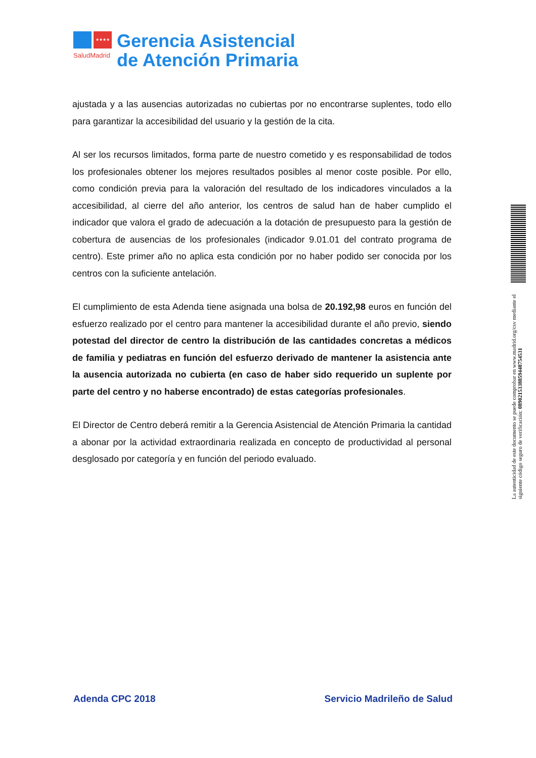★★★★
SaludMadrid
Gerencia Asistencial
de Atención Primaria
ajustada y a las ausencias autorizadas no cubiertas por no encontrarse suplentes, todo ello para garantizar la accesibilidad del usuario y la gestión de la cita.
Al ser los recursos limitados, forma parte de nuestro cometido y es responsabilidad de todos los profesionales obtener los mejores resultados posibles al menor coste posible. Por ello, como condición previa para la valoración del resultado de los indicadores vinculados a la accesibilidad, al cierre del año anterior, los centros de salud han de haber cumplido el indicador que valora el grado de adecuación a la dotación de presupuesto para la gestión de cobertura de ausencias de los profesionales (indicador 9.01.01 del contrato programa de centro). Este primer año no aplica esta condición por no haber podido ser conocida por los centros con la suficiente antelación.
El cumplimiento de esta Adenda tiene asignada una bolsa de 20.192,98 euros en función del esfuerzo realizado por el centro para mantener la accesibilidad durante el año previo, siendo potestad del director de centro la distribución de las cantidades concretas a médicos de familia y pediatras en función del esfuerzo derivado de mantener la asistencia ante la ausencia autorizada no cubierta (en caso de haber sido requerido un suplente por parte del centro y no haberse encontrado) de estas categorías profesionales.
El Director de Centro deberá remitir a la Gerencia Asistencial de Atención Primaria la cantidad a abonar por la actividad extraordinaria realizada en concepto de productividad al personal desglosado por categoría y en función del periodo evaluado.
La autenticidad de este documento se puede comprobar en www.madrid.org/csv mediante el siguiente código seguro de verificación: 0890215338859448754531
Adenda CPC 2018 Servicio Madrileño de Salud